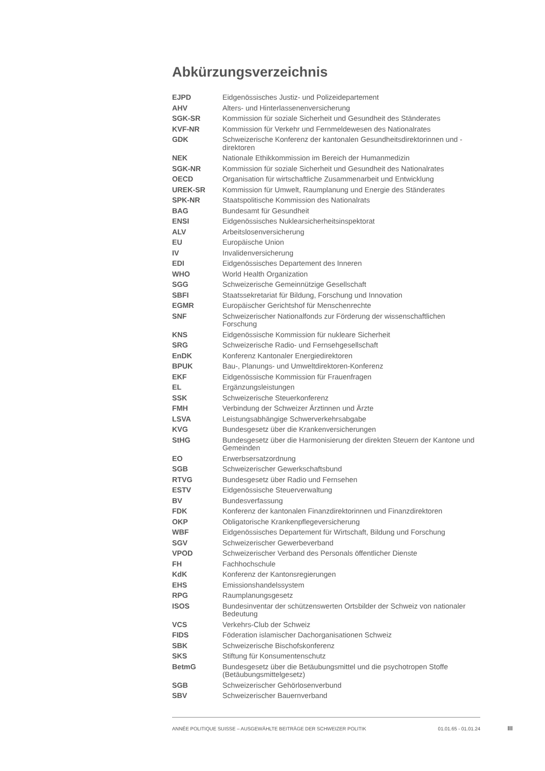Abkürzungsverzeichnis
| EJPD | Eidgenössisches Justiz- und Polizeidepartement |
| AHV | Alters- und Hinterlassenenversicherung |
| SGK-SR | Kommission für soziale Sicherheit und Gesundheit des Ständerates |
| KVF-NR | Kommission für Verkehr und Fernmeldewesen des Nationalrates |
| GDK | Schweizerische Konferenz der kantonalen Gesundheitsdirektorinnen und -direktoren |
| NEK | Nationale Ethikkommission im Bereich der Humanmedizin |
| SGK-NR | Kommission für soziale Sicherheit und Gesundheit des Nationalrates |
| OECD | Organisation für wirtschaftliche Zusammenarbeit und Entwicklung |
| UREK-SR | Kommission für Umwelt, Raumplanung und Energie des Ständerates |
| SPK-NR | Staatspolitische Kommission des Nationalrats |
| BAG | Bundesamt für Gesundheit |
| ENSI | Eidgenössisches Nuklearsicherheitsinspektorat |
| ALV | Arbeitslosenversicherung |
| EU | Europäische Union |
| IV | Invalidenversicherung |
| EDI | Eidgenössisches Departement des Inneren |
| WHO | World Health Organization |
| SGG | Schweizerische Gemeinnützige Gesellschaft |
| SBFI | Staatssekretariat für Bildung, Forschung und Innovation |
| EGMR | Europäischer Gerichtshof für Menschenrechte |
| SNF | Schweizerischer Nationalfonds zur Förderung der wissenschaftlichen Forschung |
| KNS | Eidgenössische Kommission für nukleare Sicherheit |
| SRG | Schweizerische Radio- und Fernsehgesellschaft |
| EnDK | Konferenz Kantonaler Energiedirektoren |
| BPUK | Bau-, Planungs- und Umweltdirektoren-Konferenz |
| EKF | Eidgenössische Kommission für Frauenfragen |
| EL | Ergänzungsleistungen |
| SSK | Schweizerische Steuerkonferenz |
| FMH | Verbindung der Schweizer Ärztinnen und Ärzte |
| LSVA | Leistungsabhängige Schwerverkehrsabgabe |
| KVG | Bundesgesetz über die Krankenversicherungen |
| StHG | Bundesgesetz über die Harmonisierung der direkten Steuern der Kantone und Gemeinden |
| EO | Erwerbsersatzordnung |
| SGB | Schweizerischer Gewerkschaftsbund |
| RTVG | Bundesgesetz über Radio und Fernsehen |
| ESTV | Eidgenössische Steuerverwaltung |
| BV | Bundesverfassung |
| FDK | Konferenz der kantonalen Finanzdirektorinnen und Finanzdirektoren |
| OKP | Obligatorische Krankenpflegeversicherung |
| WBF | Eidgenössisches Departement für Wirtschaft, Bildung und Forschung |
| SGV | Schweizerischer Gewerbeverband |
| VPOD | Schweizerischer Verband des Personals öffentlicher Dienste |
| FH | Fachhochschule |
| KdK | Konferenz der Kantonsregierungen |
| EHS | Emissionshandelssystem |
| RPG | Raumplanungsgesetz |
| ISOS | Bundesinventar der schützenswerten Ortsbilder der Schweiz von nationaler Bedeutung |
| VCS | Verkehrs-Club der Schweiz |
| FIDS | Föderation islamischer Dachorganisationen Schweiz |
| SBK | Schweizerische Bischofskonferenz |
| SKS | Stiftung für Konsumentenschutz |
| BetmG | Bundesgesetz über die Betäubungsmittel und die psychotropen Stoffe (Betäubungsmittelgesetz) |
| SGB | Schweizerischer Gehörlosenverbund |
| SBV | Schweizerischer Bauernverband |
ANNÉE POLITIQUE SUISSE – AUSGEWÄHLTE BEITRÄGE DER SCHWEIZER POLITIK 01.01.65 - 01.01.24
III